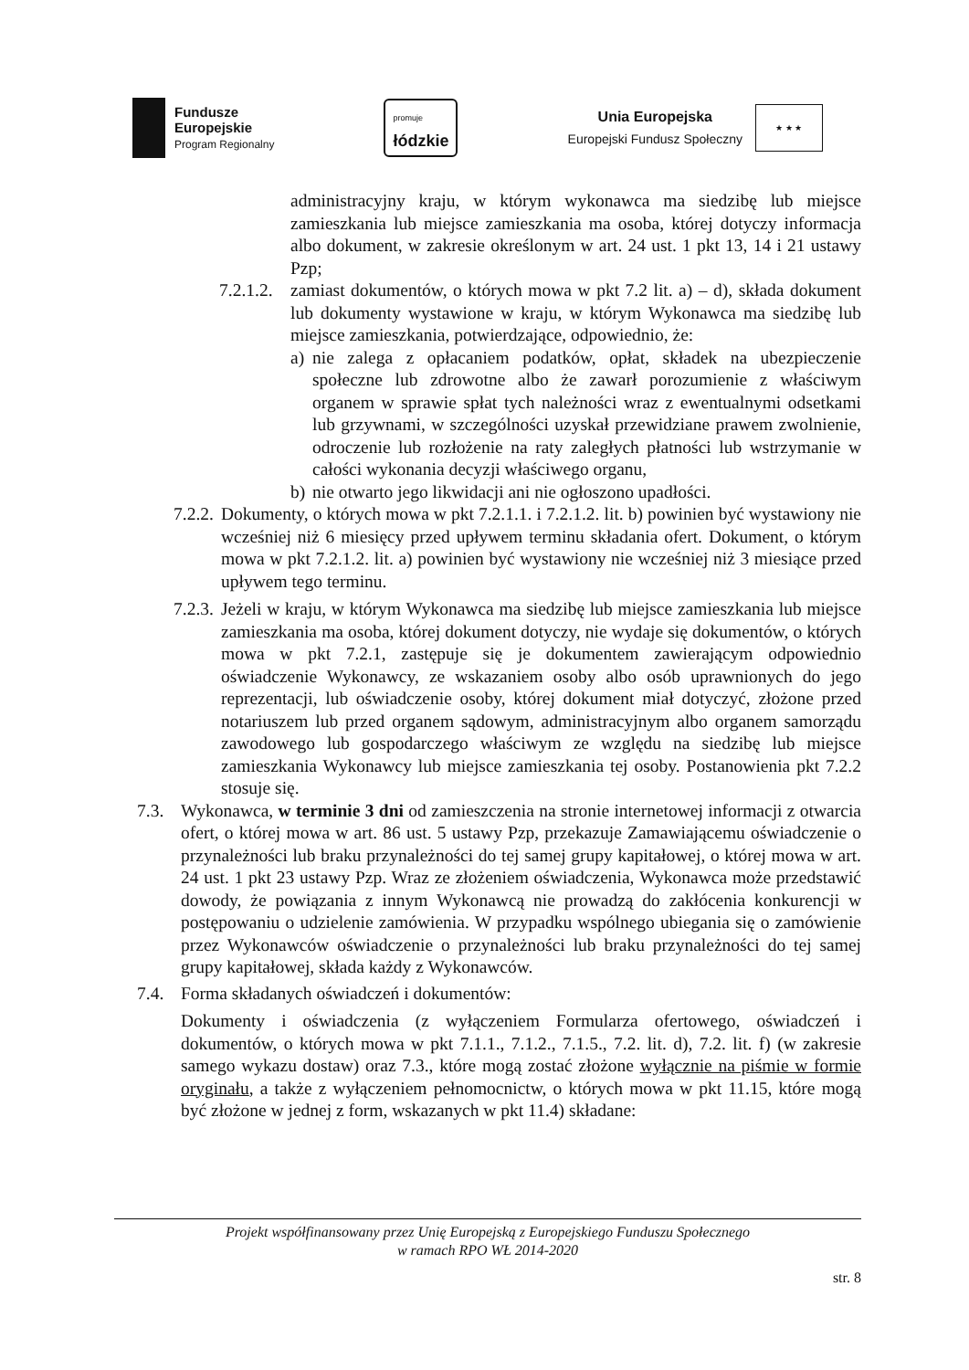Fundusze
Europejskie
Program Regionalny
promuje
łódzkie
Unia Europejska
Europejski Fundusz Społeczny
★ ★ ★
administracyjny kraju, w którym wykonawca ma siedzibę lub miejsce zamieszkania lub miejsce zamieszkania ma osoba, której dotyczy informacja albo dokument, w zakresie określonym w art. 24 ust. 1 pkt 13, 14 i 21 ustawy Pzp;
7.2.1.2.
zamiast dokumentów, o których mowa w pkt 7.2 lit. a) – d), składa dokument lub dokumenty wystawione w kraju, w którym Wykonawca ma siedzibę lub miejsce zamieszkania, potwierdzające, odpowiednio, że:
a) nie zalega z opłacaniem podatków, opłat, składek na ubezpieczenie społeczne lub zdrowotne albo że zawarł porozumienie z właściwym organem w sprawie spłat tych należności wraz z ewentualnymi odsetkami lub grzywnami, w szczególności uzyskał przewidziane prawem zwolnienie, odroczenie lub rozłożenie na raty zaległych płatności lub wstrzymanie w całości wykonania decyzji właściwego organu,
b) nie otwarto jego likwidacji ani nie ogłoszono upadłości.
7.2.2.
Dokumenty, o których mowa w pkt 7.2.1.1. i 7.2.1.2. lit. b) powinien być wystawiony nie wcześniej niż 6 miesięcy przed upływem terminu składania ofert. Dokument, o którym mowa w pkt 7.2.1.2. lit. a) powinien być wystawiony nie wcześniej niż 3 miesiące przed upływem tego terminu.
7.2.3.
Jeżeli w kraju, w którym Wykonawca ma siedzibę lub miejsce zamieszkania lub miejsce zamieszkania ma osoba, której dokument dotyczy, nie wydaje się dokumentów, o których mowa w pkt 7.2.1, zastępuje się je dokumentem zawierającym odpowiednio oświadczenie Wykonawcy, ze wskazaniem osoby albo osób uprawnionych do jego reprezentacji, lub oświadczenie osoby, której dokument miał dotyczyć, złożone przed notariuszem lub przed organem sądowym, administracyjnym albo organem samorządu zawodowego lub gospodarczego właściwym ze względu na siedzibę lub miejsce zamieszkania Wykonawcy lub miejsce zamieszkania tej osoby. Postanowienia pkt 7.2.2 stosuje się.
7.3. Wykonawca, w terminie 3 dni od zamieszczenia na stronie internetowej informacji z otwarcia ofert, o której mowa w art. 86 ust. 5 ustawy Pzp, przekazuje Zamawiającemu oświadczenie o przynależności lub braku przynależności do tej samej grupy kapitałowej, o której mowa w art. 24 ust. 1 pkt 23 ustawy Pzp. Wraz ze złożeniem oświadczenia, Wykonawca może przedstawić dowody, że powiązania z innym Wykonawcą nie prowadzą do zakłócenia konkurencji w postępowaniu o udzielenie zamówienia. W przypadku wspólnego ubiegania się o zamówienie przez Wykonawców oświadczenie o przynależności lub braku przynależności do tej samej grupy kapitałowej, składa każdy z Wykonawców.
7.4. Forma składanych oświadczeń i dokumentów:
Dokumenty i oświadczenia (z wyłączeniem Formularza ofertowego, oświadczeń i dokumentów, o których mowa w pkt 7.1.1., 7.1.2., 7.1.5., 7.2. lit. d), 7.2. lit. f) (w zakresie samego wykazu dostaw) oraz 7.3., które mogą zostać złożone wyłącznie na piśmie w formie oryginału, a także z wyłączeniem pełnomocnictw, o których mowa w pkt 11.15, które mogą być złożone w jednej z form, wskazanych w pkt 11.4) składane:
Projekt współfinansowany przez Unię Europejską z Europejskiego Funduszu Społecznego
w ramach RPO WŁ 2014-2020
str. 8